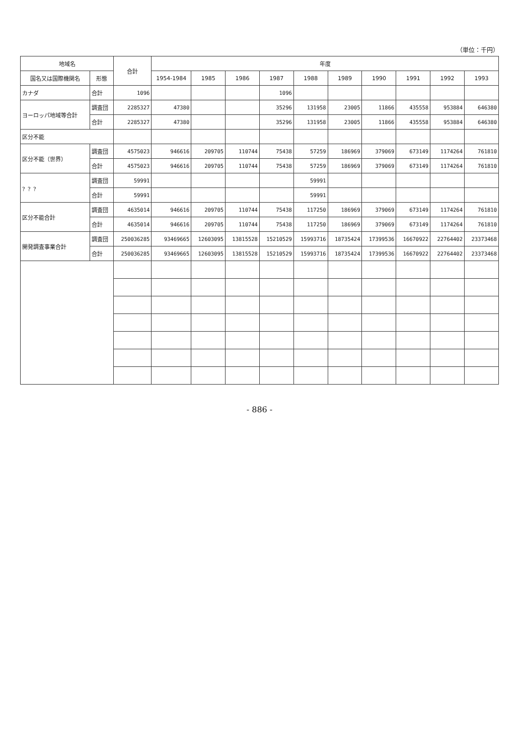（単位：千円）
| 地域名 | | 合計 | 年度 | | | | | | | | | |
| --- | --- | --- | --- | --- | --- | --- | --- | --- | --- | --- | --- | --- |
| 国名又は国際機関名 | 形態 | | 1954-1984 | 1985 | 1986 | 1987 | 1988 | 1989 | 1990 | 1991 | 1992 | 1993 |
| カナダ | 合計 | 1096 | | | | 1096 | | | | | | |
| ヨーロッパ地域等合計 | 調査団 | 2285327 | 47380 | | | 35296 | 131958 | 23005 | 11866 | 435558 | 953884 | 646380 |
| | 合計 | 2285327 | 47380 | | | 35296 | 131958 | 23005 | 11866 | 435558 | 953884 | 646380 |
| 区分不能 | | | | | | | | | | | | |
| 区分不能（世界） | 調査団 | 4575023 | 946616 | 209705 | 110744 | 75438 | 57259 | 186969 | 379069 | 673149 | 1174264 | 761810 |
| | 合計 | 4575023 | 946616 | 209705 | 110744 | 75438 | 57259 | 186969 | 379069 | 673149 | 1174264 | 761810 |
| ？？？ | 調査団 | 59991 | | | | | 59991 | | | | | |
| | 合計 | 59991 | | | | | 59991 | | | | | |
| 区分不能合計 | 調査団 | 4635014 | 946616 | 209705 | 110744 | 75438 | 117250 | 186969 | 379069 | 673149 | 1174264 | 761810 |
| | 合計 | 4635014 | 946616 | 209705 | 110744 | 75438 | 117250 | 186969 | 379069 | 673149 | 1174264 | 761810 |
| 開発調査事業合計 | 調査団 | 250036285 | 93469665 | 12603095 | 13815528 | 15210529 | 15993716 | 18735424 | 17399536 | 16670922 | 22764402 | 23373468 |
| | 合計 | 250036285 | 93469665 | 12603095 | 13815528 | 15210529 | 15993716 | 18735424 | 17399536 | 16670922 | 22764402 | 23373468 |
- 886 -